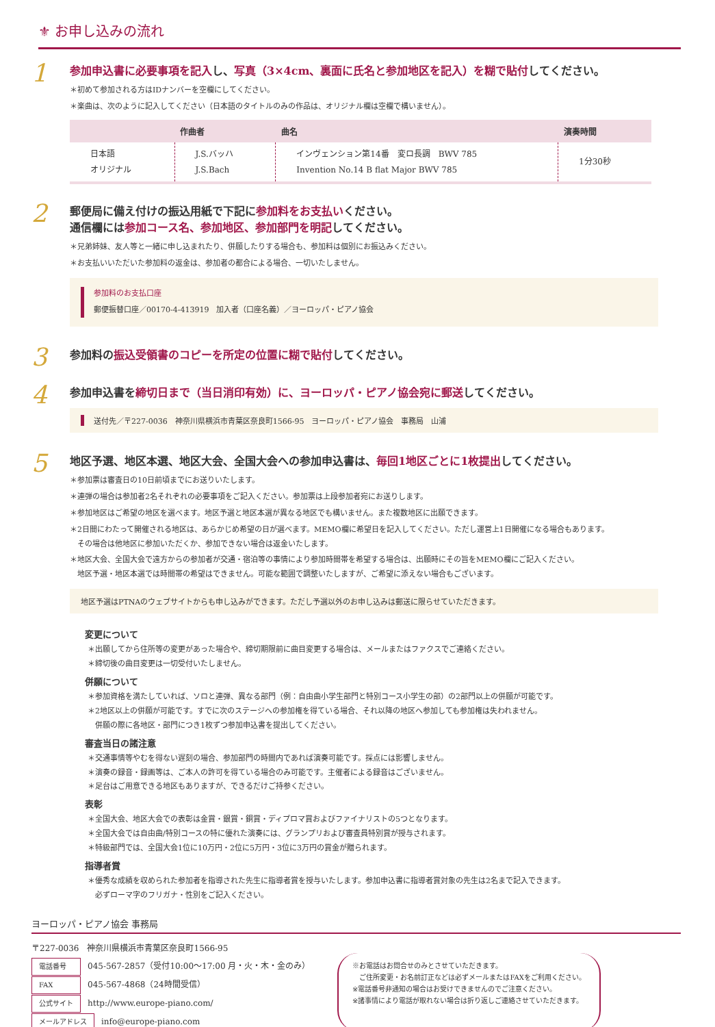⚜ お申し込みの流れ
1
参加申込書に必要事項を記入し、写真（3×4cm、裏面に氏名と参加地区を記入）を糊で貼付してください。
＊初めて参加される方はIDナンバーを空欄にしてください。
＊楽曲は、次のように記入してください（日本語のタイトルのみの作品は、オリジナル欄は空欄で構いません）。
| | 作曲者 | 曲名 | 演奏時間 |
| --- | --- | --- | --- |
| 日本語 オリジナル | J.S.バッハ J.S.Bach | インヴェンション第14番 変ロ長調 BWV 785 Invention No.14 B flat Major BWV 785 | 1分30秒 |
2
郵便局に備え付けの振込用紙で下記に参加料をお支払いください。
通信欄には参加コース名、参加地区、参加部門を明記してください。
＊兄弟姉妹、友人等と一緒に申し込まれたり、併願したりする場合も、参加料は個別にお振込みください。
＊お支払いいただいた参加料の返金は、参加者の都合による場合、一切いたしません。
参加料のお支払口座
郵便振替口座／00170-4-413919　加入者（口座名義）／ヨーロッパ・ピアノ協会
3
参加料の振込受領書のコピーを所定の位置に糊で貼付してください。
4
参加申込書を締切日まで（当日消印有効）に、ヨーロッパ・ピアノ協会宛に郵送してください。
送付先／〒227-0036　神奈川県横浜市青葉区奈良町1566-95　ヨーロッパ・ピアノ協会　事務局　山浦
5
地区予選、地区本選、地区大会、全国大会への参加申込書は、毎回1地区ごとに1枚提出してください。
＊参加票は審査日の10日前頃までにお送りいたします。
＊連弾の場合は参加者2名それぞれの必要事項をご記入ください。参加票は上段参加者宛にお送りします。
＊参加地区はご希望の地区を選べます。地区予選と地区本選が異なる地区でも構いません。また複数地区に出願できます。
＊2日間にわたって開催される地区は、あらかじめ希望の日が選べます。MEMO欄に希望日を記入してください。ただし運営上1日開催になる場合もあります。
　その場合は他地区に参加いただくか、参加できない場合は返金いたします。
＊地区大会、全国大会で遠方からの参加者が交通・宿泊等の事情により参加時間帯を希望する場合は、出願時にその旨をMEMO欄にご記入ください。
　地区予選・地区本選では時間帯の希望はできません。可能な範囲で調整いたしますが、ご希望に添えない場合もございます。
地区予選はPTNAのウェブサイトからも申し込みができます。ただし予選以外のお申し込みは郵送に限らせていただきます。
変更について
＊出願してから住所等の変更があった場合や、締切期限前に曲目変更する場合は、メールまたはファクスでご連絡ください。
＊締切後の曲目変更は一切受付いたしません。
併願について
＊参加資格を満たしていれば、ソロと連弾、異なる部門（例：自由曲小学生部門と特別コース小学生の部）の2部門以上の併願が可能です。
＊2地区以上の併願が可能です。すでに次のステージへの参加権を得ている場合、それ以降の地区へ参加しても参加権は失われません。
　併願の際に各地区・部門につき1枚ずつ参加申込書を提出してください。
審査当日の諸注意
＊交通事情等やむを得ない遅刻の場合、参加部門の時間内であれば演奏可能です。採点には影響しません。
＊演奏の録音・録画等は、ご本人の許可を得ている場合のみ可能です。主催者による録音はございません。
＊足台はご用意できる地区もありますが、できるだけご持参ください。
表彰
＊全国大会、地区大会での表彰は金賞・銀賞・銅賞・ディプロマ賞およびファイナリストの5つとなります。
＊全国大会では自由曲/特別コースの特に優れた演奏には、グランプリおよび審査員特別賞が授与されます。
＊特級部門では、全国大会1位に10万円・2位に5万円・3位に3万円の賞金が贈られます。
指導者賞
＊優秀な成績を収められた参加者を指導された先生に指導者賞を授与いたします。参加申込書に指導者賞対象の先生は2名まで記入できます。
　必ずローマ字のフリガナ・性別をご記入ください。
ヨーロッパ・ピアノ協会 事務局
〒227-0036　神奈川県横浜市青葉区奈良町1566-95
電話番号 045-567-2857（受付10:00〜17:00 月・火・木・金のみ）
FAX 045-567-4868（24時間受信）
公式サイト http://www.europe-piano.com/
メールアドレス info@europe-piano.com
※お電話はお問合せのみとさせていただきます。
　ご住所変更・お名前訂正などは必ずメールまたはFAXをご利用ください。
※電話番号非通知の場合はお受けできませんのでご注意ください。
※諸事情により電話が取れない場合は折り返しご連絡させていただきます。